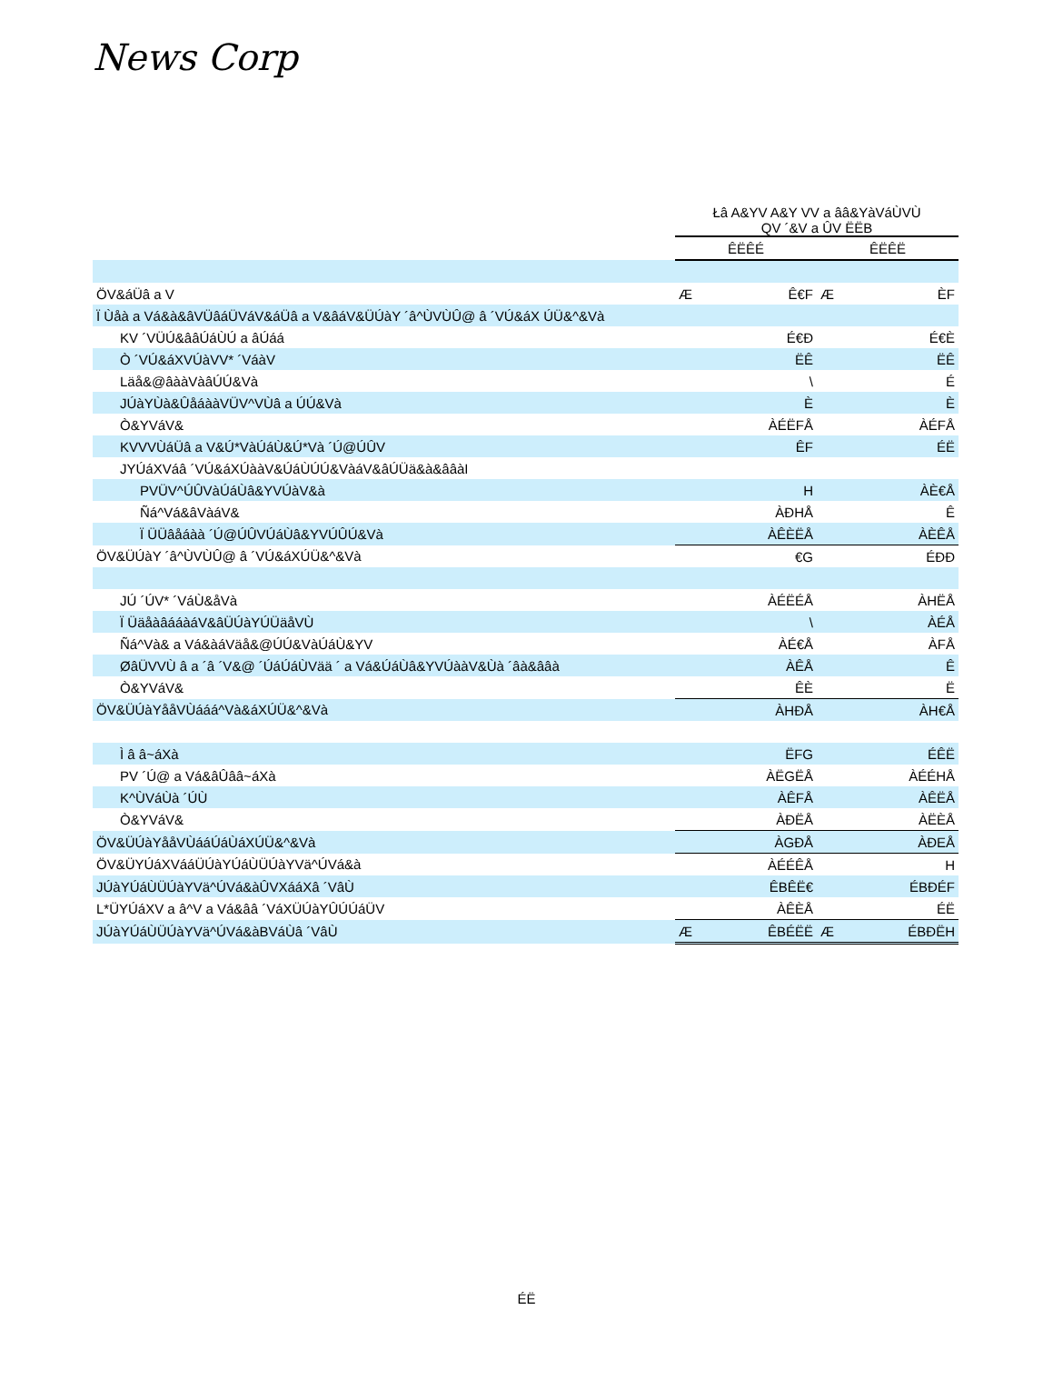News Corp
| | Łâ A&YV A&Y VV a ââ&YàVáÙVÙ QV ´&V a ÛV ËËB | | | |
| | ÊËÊÉ | | ÊËÊË | |
| ÖV&áÜâ a V | Æ | Ê€F | Æ | ÈF |
| Ï Ùåà a Vá&à&âVÜâáÜVáV&áÜâ a V&âáV&ÜÚàY ´â^ÙVÙÛ@ â ´VÚ&áX ÚÜ&^&Và | | | | |
| KV ´VÜÚ&ââÚáÙÚ a âÚáá | | É€Ð | | É€È |
| Ò ´VÚ&áXVÚàVV* ´VáàV | | ËÊ | | ËÊ |
| Läå&@âààVàâÚÚ&Và | | \ | | É |
| JÚàYÙà&ÛåáààVÜV^VÙâ a ÚÚ&Và | | È | | È |
| Ò&YVáV& | | ÀÉËFÅ | | ÀÉFÅ |
| KVVVÙáÜâ a V&Ú*VàÚáÙ&Ú*Và ´Ú@ÚÛV | | ÊF | | ÉË |
| JYÚáXVáâ ´VÚ&áXÚààV&ÚáÙÚÚ&VàáV&âÚÜä&à&ââàI | | | | |
| PVÜV^ÚÛVàÚáÙâ&YVÚàV&à | | H | | ÀÈ€Å |
| Ñá^Vá&âVàáV& | | ÀÐHÅ | | Ê |
| Ï ÜÜâåáàà ´Ú@ÚÛVÚáÙâ&YVÚÛÚ&Và | | ÀÊÈËÅ | | ÀÈÊÅ |
| ÖV&ÜÚàY ´â^ÙVÙÛ@ â ´VÚ&áXÚÜ&^&Và | | €G | | ÉÐÐ |
| JÚ ´ÚV* ´VáÙ&åVà | | ÀÉËÉÅ | | ÀHËÅ |
| Ï ÜäåàâááàáV&âÜÚàYÚÜäåVÙ | | \ | | ÀÉÅ |
| Ñá^Và& a Vá&àáVäå&@ÚÚ&VàÚáÙ&YV | | ÀÉ€Å | | ÀFÅ |
| ØâÜVVÙ â a ´â ´V&@ ´ÚáÚáÙVää ´ a Vá&ÚáÙâ&YVÚààV&Ùà ´âà&ââà | | ÀÊÅ | | Ê |
| Ò&YVáV& | | ÊÈ | | Ë |
| ÖV&ÜÚàYååVÙááá^Và&áXÚÜ&^&Và | | ÀHÐÅ | | ÀH€Å |
| Ì â â~áXà | | ËFG | | ÉÊË |
| PV ´Ú@ a Vá&âÛââ~áXà | | ÀËGËÅ | | ÀÉÉHÅ |
| K^ÙVáÙà ´ÚÙ | | ÀÊFÅ | | ÀÊËÅ |
| Ò&YVáV& | | ÀÐËÅ | | ÀËÈÅ |
| ÖV&ÜÚàYååVÙááÚáÙáXÚÜ&^&Và | | ÀGÐÅ | | ÀÐEÅ |
| ÖV&ÜYÚáXVááÜÚàYÚáÙÜÚàYVä^ÚVá&à | | ÀÉÉÊÅ | | H |
| JÚàYÚáÙÜÚàYVä^ÚVá&àÛVXááXâ ´VâÙ | | ÊBÊË€ | | ÉBÐÉF |
| L*ÜYÚáXV a â^V a Vá&ââ ´VáXÜÚàYÛÚÚáÜV | | ÀÊÈÅ | | ÉË |
| JÚàYÚáÙÜÚàYVä^ÚVá&àBVáÙâ ´VâÙ | Æ | ÊBÉËË | Æ | ÉBÐËH |
ÉË